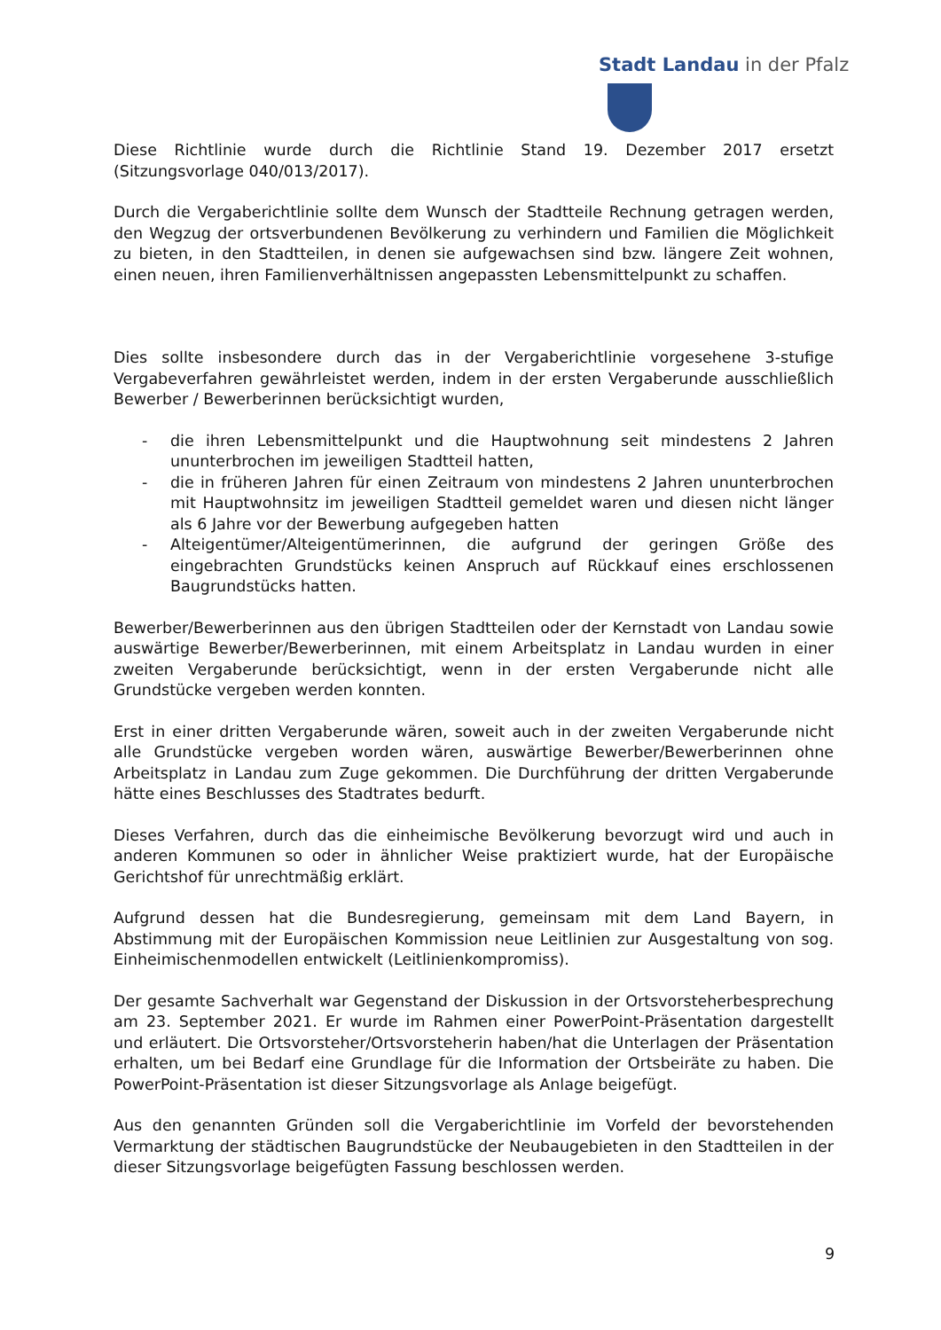Stadt Landau in der Pfalz
Diese Richtlinie wurde durch die Richtlinie Stand 19. Dezember 2017 ersetzt (Sitzungsvorlage 040/013/2017).
Durch die Vergaberichtlinie sollte dem Wunsch der Stadtteile Rechnung getragen werden, den Wegzug der ortsverbundenen Bevölkerung zu verhindern und Familien die Möglichkeit zu bieten, in den Stadtteilen, in denen sie aufgewachsen sind bzw. längere Zeit wohnen, einen neuen, ihren Familienverhältnissen angepassten Lebensmittelpunkt zu schaffen.
Dies sollte insbesondere durch das in der Vergaberichtlinie vorgesehene 3-stufige Vergabeverfahren gewährleistet werden, indem in der ersten Vergaberunde ausschließlich Bewerber / Bewerberinnen berücksichtigt wurden,
- die ihren Lebensmittelpunkt und die Hauptwohnung seit mindestens 2 Jahren ununterbrochen im jeweiligen Stadtteil hatten,
- die in früheren Jahren für einen Zeitraum von mindestens 2 Jahren ununterbrochen mit Hauptwohnsitz im jeweiligen Stadtteil gemeldet waren und diesen nicht länger als 6 Jahre vor der Bewerbung aufgegeben hatten
- Alteigentümer/Alteigentümerinnen, die aufgrund der geringen Größe des eingebrachten Grundstücks keinen Anspruch auf Rückkauf eines erschlossenen Baugrundstücks hatten.
Bewerber/Bewerberinnen aus den übrigen Stadtteilen oder der Kernstadt von Landau sowie auswärtige Bewerber/Bewerberinnen, mit einem Arbeitsplatz in Landau wurden in einer zweiten Vergaberunde berücksichtigt, wenn in der ersten Vergaberunde nicht alle Grundstücke vergeben werden konnten.
Erst in einer dritten Vergaberunde wären, soweit auch in der zweiten Vergaberunde nicht alle Grundstücke vergeben worden wären, auswärtige Bewerber/Bewerberinnen ohne Arbeitsplatz in Landau zum Zuge gekommen. Die Durchführung der dritten Vergaberunde hätte eines Beschlusses des Stadtrates bedurft.
Dieses Verfahren, durch das die einheimische Bevölkerung bevorzugt wird und auch in anderen Kommunen so oder in ähnlicher Weise praktiziert wurde, hat der Europäische Gerichtshof für unrechtmäßig erklärt.
Aufgrund dessen hat die Bundesregierung, gemeinsam mit dem Land Bayern, in Abstimmung mit der Europäischen Kommission neue Leitlinien zur Ausgestaltung von sog. Einheimischenmodellen entwickelt (Leitlinienkompromiss).
Der gesamte Sachverhalt war Gegenstand der Diskussion in der Ortsvorsteherbesprechung am 23. September 2021. Er wurde im Rahmen einer PowerPoint-Präsentation dargestellt und erläutert. Die Ortsvorsteher/Ortsvorsteherin haben/hat die Unterlagen der Präsentation erhalten, um bei Bedarf eine Grundlage für die Information der Ortsbeiräte zu haben. Die PowerPoint-Präsentation ist dieser Sitzungsvorlage als Anlage beigefügt.
Aus den genannten Gründen soll die Vergaberichtlinie im Vorfeld der bevorstehenden Vermarktung der städtischen Baugrundstücke der Neubaugebieten in den Stadtteilen in der dieser Sitzungsvorlage beigefügten Fassung beschlossen werden.
9